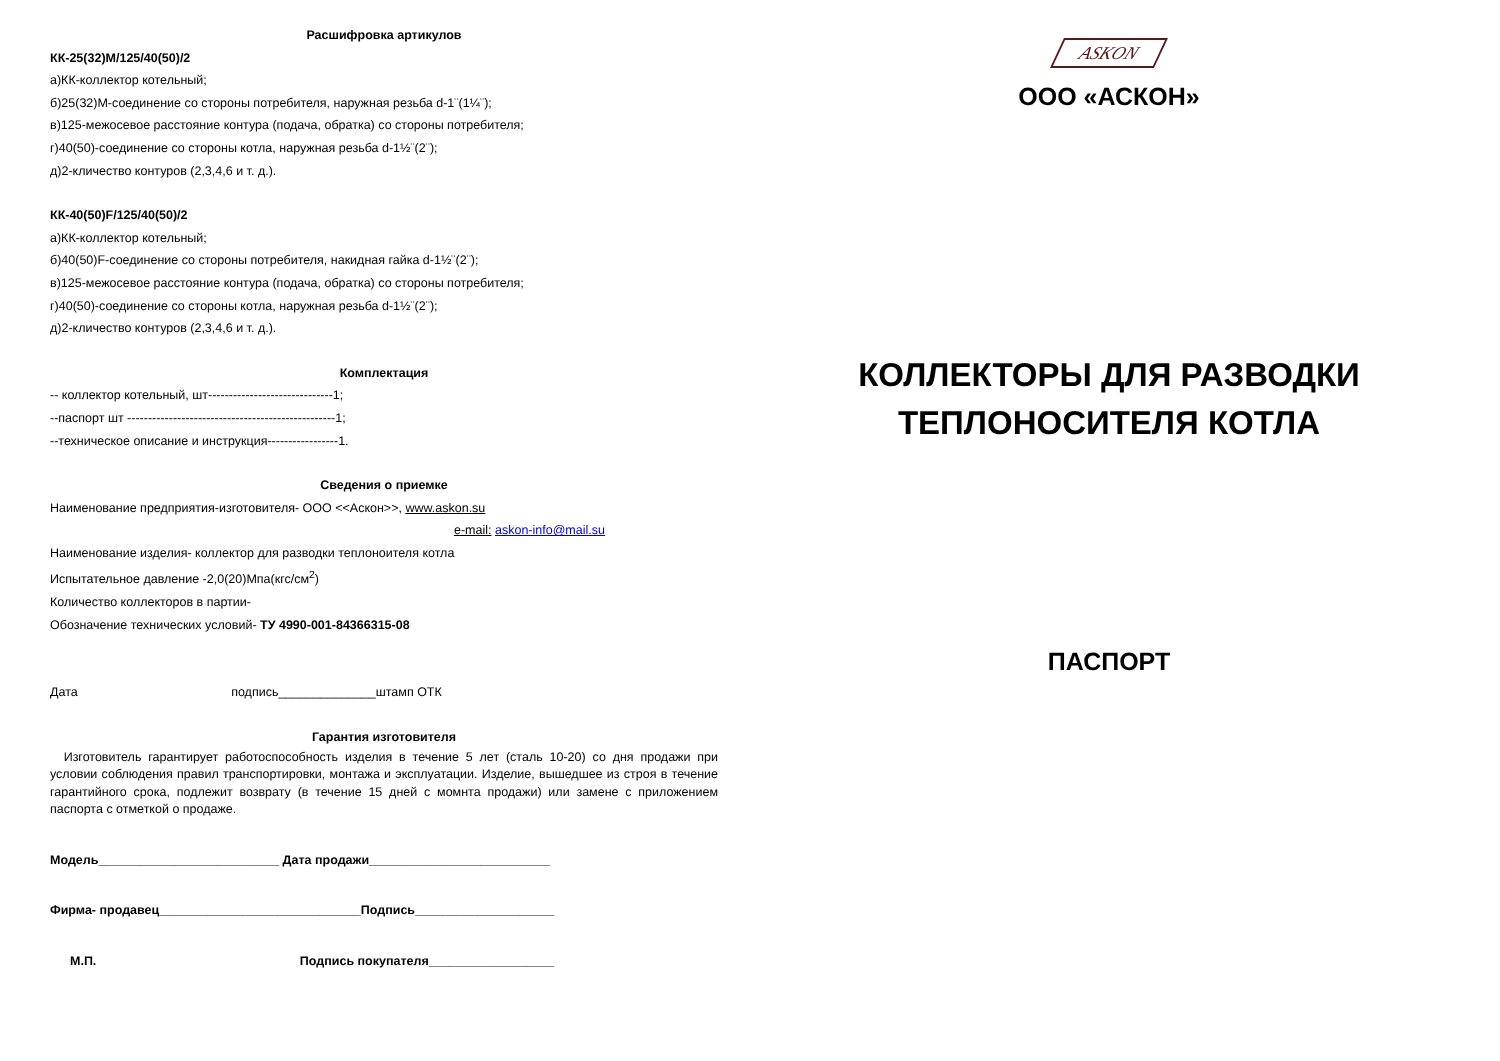Расшифровка артикулов
КК-25(32)М/125/40(50)/2
а)КК-коллектор котельный;
б)25(32)М-соединение со стороны потребителя, наружная резьба d-1¨(1¼¨);
в)125-межосевое расстояние контура (подача, обратка) со стороны потребителя;
г)40(50)-соединение со стороны котла, наружная резьба d-1½¨(2¨);
д)2-кличество контуров (2,3,4,6 и т. д.).
КК-40(50)F/125/40(50)/2
а)КК-коллектор котельный;
б)40(50)F-соединение со стороны потребителя, накидная гайка d-1½¨(2¨);
в)125-межосевое расстояние контура (подача, обратка) со стороны потребителя;
г)40(50)-соединение со стороны котла, наружная резьба d-1½¨(2¨);
д)2-кличество контуров (2,3,4,6 и т. д.).
Комплектация
-- коллектор котельный, шт------------------------------1;
--паспорт шт --------------------------------------------------1;
--техническое описание и инструкция-----------------1.
Сведения о приемке
Наименование предприятия-изготовителя- ООО <<Аскон>>, www.askon.su
e-mail: askon-info@mail.su
Наименование изделия- коллектор для разводки теплоноителя котла
Испытательное давление -2,0(20)Мпа(кгс/см<sup>2</sup>)
Количество коллекторов в партии-
Обозначение технических условий- ТУ 4990-001-84366315-08
Дата подпись______________штамп ОТК
Гарантия изготовителя
Изготовитель гарантирует работоспособность изделия в течение 5 лет (сталь 10-20) со дня продажи при условии соблюдения правил транспортировки, монтажа и эксплуатации. Изделие, вышедшее из строя в течение гарантийного срока, подлежит возврату (в течение 15 дней с момнта продажи) или замене с приложением паспорта с отметкой о продаже.
Модель__________________________ Дата продажи__________________________
Фирма- продавец_____________________________Подпись____________________
М.П. Подпись покупателя__________________
ASKON
ООО «АСКОН»
КОЛЛЕКТОРЫ ДЛЯ РАЗВОДКИ
ТЕПЛОНОСИТЕЛЯ КОТЛА
ПАСПОРТ